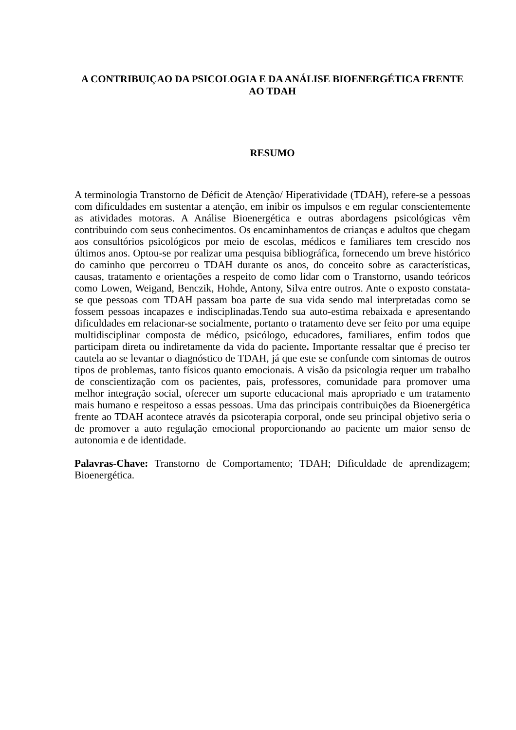A CONTRIBUIÇAO DA PSICOLOGIA E DA ANÁLISE BIOENERGÉTICA FRENTE AO TDAH
RESUMO
A terminologia Transtorno de Déficit de Atenção/ Hiperatividade (TDAH), refere-se a pessoas com dificuldades em sustentar a atenção, em inibir os impulsos e em regular conscientemente as atividades motoras. A Análise Bioenergética e outras abordagens psicológicas vêm contribuindo com seus conhecimentos. Os encaminhamentos de crianças e adultos que chegam aos consultórios psicológicos por meio de escolas, médicos e familiares tem crescido nos últimos anos. Optou-se por realizar uma pesquisa bibliográfica, fornecendo um breve histórico do caminho que percorreu o TDAH durante os anos, do conceito sobre as características, causas, tratamento e orientações a respeito de como lidar com o Transtorno, usando teóricos como Lowen, Weigand, Benczik, Hohde, Antony, Silva entre outros. Ante o exposto constata-se que pessoas com TDAH passam boa parte de sua vida sendo mal interpretadas como se fossem pessoas incapazes e indisciplinadas.Tendo sua auto-estima rebaixada e apresentando dificuldades em relacionar-se socialmente, portanto o tratamento deve ser feito por uma equipe multidisciplinar composta de médico, psicólogo, educadores, familiares, enfim todos que participam direta ou indiretamente da vida do paciente. Importante ressaltar que é preciso ter cautela ao se levantar o diagnóstico de TDAH, já que este se confunde com sintomas de outros tipos de problemas, tanto físicos quanto emocionais. A visão da psicologia requer um trabalho de conscientização com os pacientes, pais, professores, comunidade para promover uma melhor integração social, oferecer um suporte educacional mais apropriado e um tratamento mais humano e respeitoso a essas pessoas. Uma das principais contribuições da Bioenergética frente ao TDAH acontece através da psicoterapia corporal, onde seu principal objetivo seria o de promover a auto regulação emocional proporcionando ao paciente um maior senso de autonomia e de identidade.
Palavras-Chave: Transtorno de Comportamento; TDAH; Dificuldade de aprendizagem; Bioenergética.